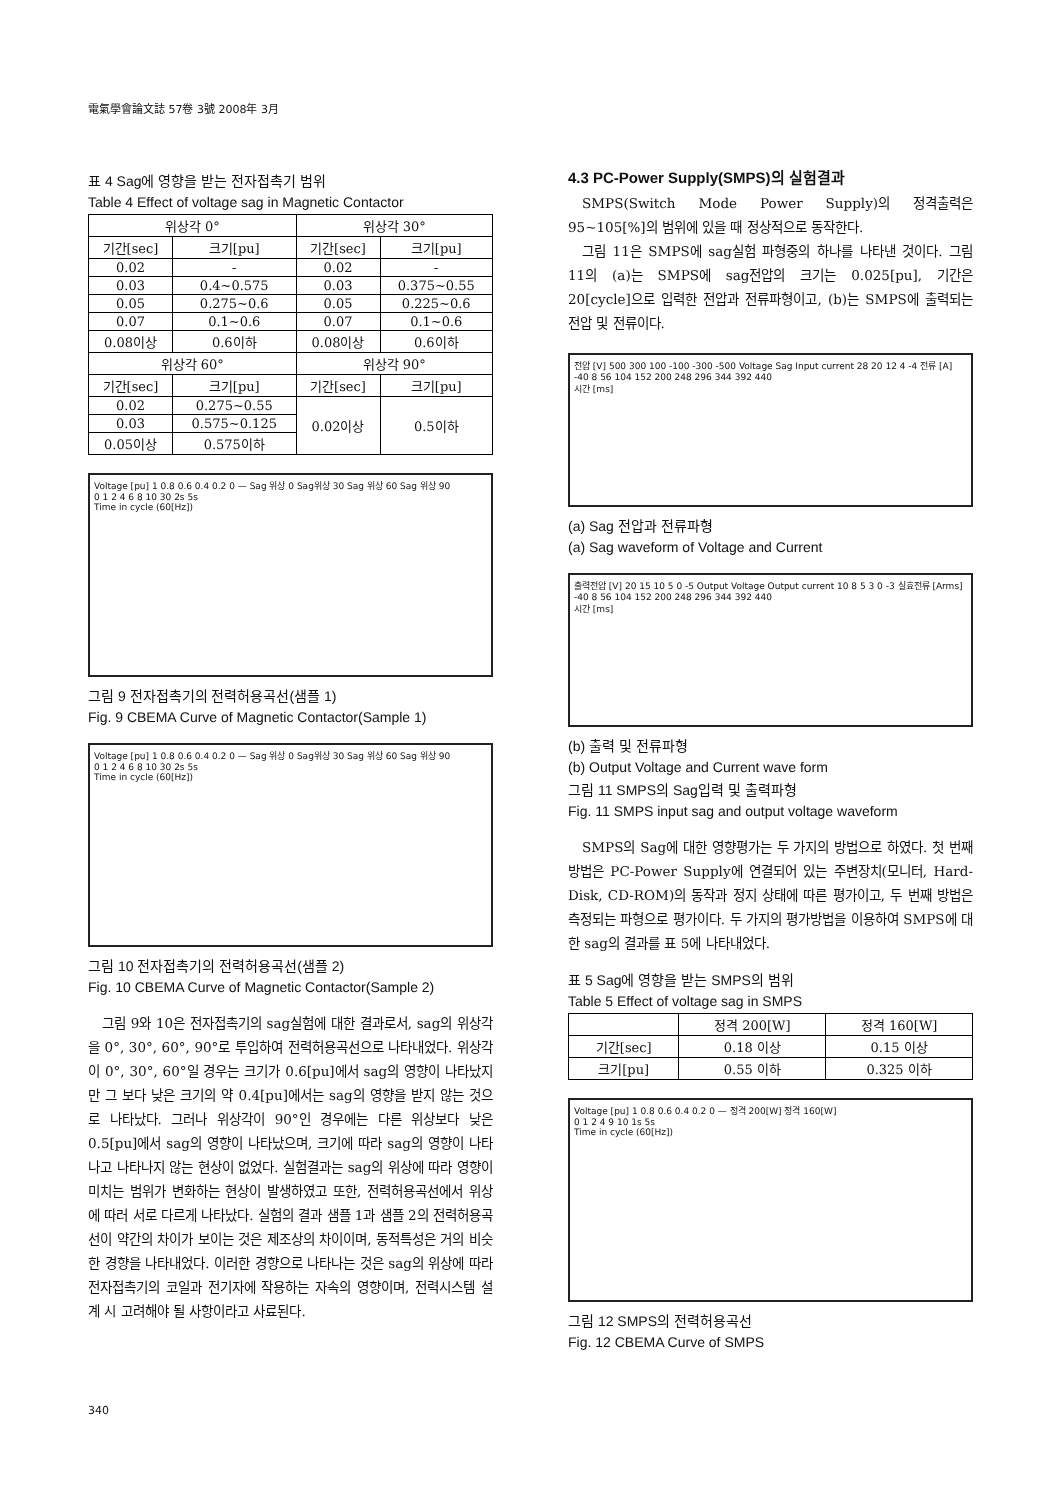電氣學會論文誌 57卷 3號 2008年 3月
표 4 Sag에 영향을 받는 전자접촉기 범위
Table 4 Effect of voltage sag in Magnetic Contactor
| 위상각 0° | | 위상각 30° | |
| --- | --- | --- | --- |
| 기간[sec] | 크기[pu] | 기간[sec] | 크기[pu] |
| 0.02 | - | 0.02 | - |
| 0.03 | 0.4~0.575 | 0.03 | 0.375~0.55 |
| 0.05 | 0.275~0.6 | 0.05 | 0.225~0.6 |
| 0.07 | 0.1~0.6 | 0.07 | 0.1~0.6 |
| 0.08이상 | 0.6이하 | 0.08이상 | 0.6이하 |
| 위상각 60° | | 위상각 90° | |
| 기간[sec] | 크기[pu] | 기간[sec] | 크기[pu] |
| 0.02 | 0.275~0.55 | 0.02이상 | 0.5이하 |
| 0.03 | 0.575~0.125 | | |
| 0.05이상 | 0.575이하 | | |
Voltage [pu] 1 0.8 0.6 0.4 0.2 0 — Sag 위상 0 Sag위상 30 Sag 위상 60 Sag 위상 90
0 1 2 4 6 8 10 30 2s 5s
Time in cycle (60[Hz])
그림 9 전자접촉기의 전력허용곡선(샘플 1)
Fig. 9 CBEMA Curve of Magnetic Contactor(Sample 1)
Voltage [pu] 1 0.8 0.6 0.4 0.2 0 — Sag 위상 0 Sag위상 30 Sag 위상 60 Sag 위상 90
0 1 2 4 6 8 10 30 2s 5s
Time in cycle (60[Hz])
그림 10 전자접촉기의 전력허용곡선(샘플 2)
Fig. 10 CBEMA Curve of Magnetic Contactor(Sample 2)
그림 9와 10은 전자접촉기의 sag실험에 대한 결과로서, sag의 위상각을 0°, 30°, 60°, 90°로 투입하여 전력허용곡선으로 나타내었다. 위상각이 0°, 30°, 60°일 경우는 크기가 0.6[pu]에서 sag의 영향이 나타났지만 그 보다 낮은 크기의 약 0.4[pu]에서는 sag의 영향을 받지 않는 것으로 나타났다. 그러나 위상각이 90°인 경우에는 다른 위상보다 낮은 0.5[pu]에서 sag의 영향이 나타났으며, 크기에 따라 sag의 영향이 나타나고 나타나지 않는 현상이 없었다. 실험결과는 sag의 위상에 따라 영향이 미치는 범위가 변화하는 현상이 발생하였고 또한, 전력허용곡선에서 위상에 따러 서로 다르게 나타났다. 실험의 결과 샘플 1과 샘플 2의 전력허용곡선이 약간의 차이가 보이는 것은 제조상의 차이이며, 동적특성은 거의 비슷한 경향을 나타내었다. 이러한 경향으로 나타나는 것은 sag의 위상에 따라 전자접촉기의 코일과 전기자에 작용하는 자속의 영향이며, 전력시스템 설계 시 고려해야 될 사항이라고 사료된다.
4.3 PC-Power Supply(SMPS)의 실험결과
SMPS(Switch Mode Power Supply)의 정격출력은 95~105[%]의 범위에 있을 때 정상적으로 동작한다.
그림 11은 SMPS에 sag실험 파형중의 하나를 나타낸 것이다. 그림 11의 (a)는 SMPS에 sag전압의 크기는 0.025[pu], 기간은 20[cycle]으로 입력한 전압과 전류파형이고, (b)는 SMPS에 출력되는 전압 및 전류이다.
전압 [V] 500 300 100 -100 -300 -500 Voltage Sag Input current 28 20 12 4 -4 전류 [A]
-40 8 56 104 152 200 248 296 344 392 440
시간 [ms]
(a) Sag 전압과 전류파형
(a) Sag waveform of Voltage and Current
출력전압 [V] 20 15 10 5 0 -5 Output Voltage Output current 10 8 5 3 0 -3 실효전류 [Arms]
-40 8 56 104 152 200 248 296 344 392 440
시간 [ms]
(b) 출력 및 전류파형
(b) Output Voltage and Current wave form
그림 11 SMPS의 Sag입력 및 출력파형
Fig. 11 SMPS input sag and output voltage waveform
SMPS의 Sag에 대한 영향평가는 두 가지의 방법으로 하였다. 첫 번째 방법은 PC-Power Supply에 연결되어 있는 주변장치(모니터, Hard-Disk, CD-ROM)의 동작과 정지 상태에 따른 평가이고, 두 번째 방법은 측정되는 파형으로 평가이다. 두 가지의 평가방법을 이용하여 SMPS에 대한 sag의 결과를 표 5에 나타내었다.
표 5 Sag에 영향을 받는 SMPS의 범위
Table 5 Effect of voltage sag in SMPS
| | 정격 200[W] | 정격 160[W] |
| --- | --- | --- |
| 기간[sec] | 0.18 이상 | 0.15 이상 |
| 크기[pu] | 0.55 이하 | 0.325 이하 |
Voltage [pu] 1 0.8 0.6 0.4 0.2 0 — 정격 200[W] 정격 160[W]
0 1 2 4 9 10 1s 5s
Time in cycle (60[Hz])
그림 12 SMPS의 전력허용곡선
Fig. 12 CBEMA Curve of SMPS
340